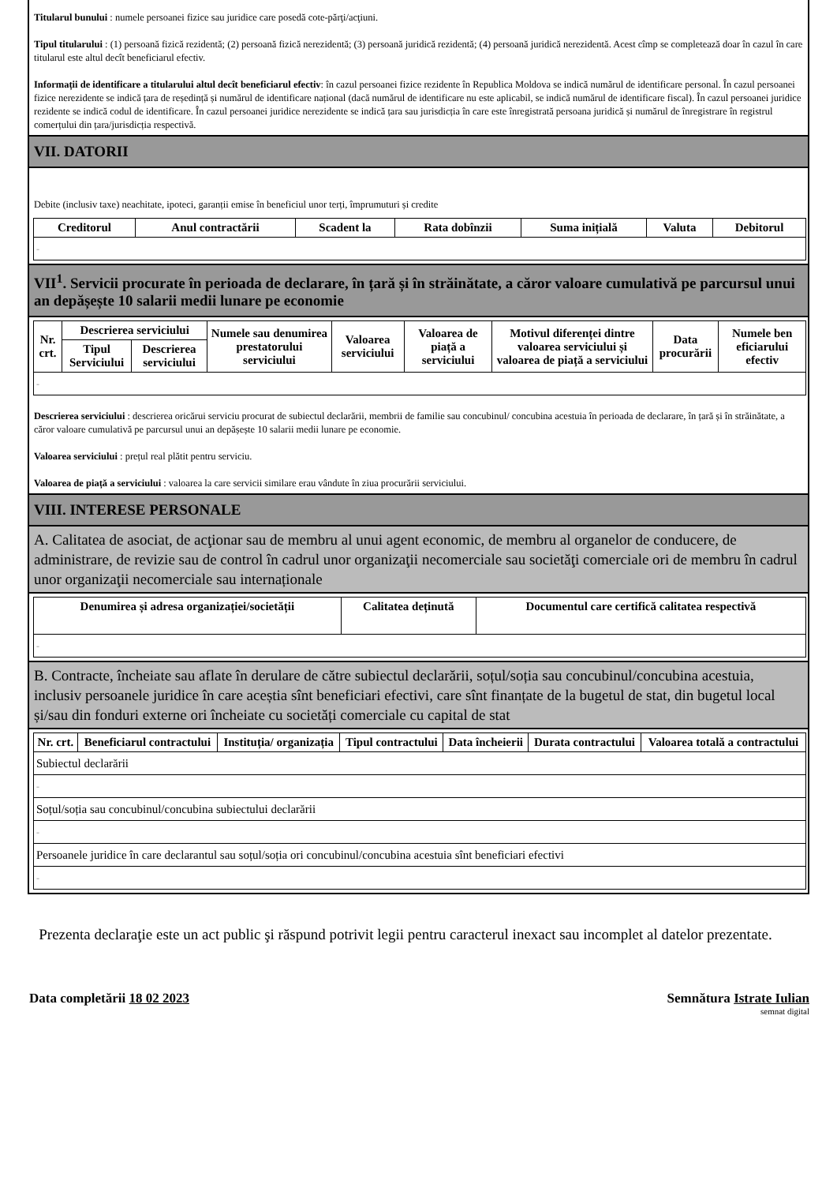Titularul bunului : numele persoanei fizice sau juridice care posedă cote-părţi/acţiuni.
Tipul titularului : (1) persoană fizică rezidentă; (2) persoană fizică nerezidentă; (3) persoană juridică rezidentă; (4) persoană juridică nerezidentă. Acest cîmp se completează doar în cazul în care titularul este altul decît beneficiarul efectiv.
Informații de identificare a titularului altul decît beneficiarul efectiv: în cazul persoanei fizice rezidente în Republica Moldova se indică numărul de identificare personal. În cazul persoanei fizice nerezidente se indică țara de reședință și numărul de identificare național (dacă numărul de identificare nu este aplicabil, se indică numărul de identificare fiscal). În cazul persoanei juridice rezidente se indică codul de identificare. În cazul persoanei juridice nerezidente se indică țara sau jurisdicția în care este înregistrată persoana juridică și numărul de înregistrare în registrul comerțului din țara/jurisdicția respectivă.
VII. DATORII
Debite (inclusiv taxe) neachitate, ipoteci, garanții emise în beneficiul unor terți, împrumuturi și credite
| Creditorul | Anul contractării | Scadent la | Rata dobînzii | Suma inițială | Valuta | Debitorul |
| --- | --- | --- | --- | --- | --- | --- |
| - | | | | | | |
VII<sup>1</sup>. Servicii procurate în perioada de declarare, în țară și în străinătate, a căror valoare cumulativă pe parcursul unui an depășește 10 salarii medii lunare pe economie
| Nr. crt. | Descrierea serviciului | | Numele sau denumirea prestatorului serviciului | Valoarea serviciului | Valoarea de piață a serviciului | Motivul diferenței dintre valoarea serviciului și valoarea de piață a serviciului | Data procurării | Numele ben eficiarului efectiv |
| --- | --- | --- | --- | --- | --- | --- | --- | --- |
| | Tipul Serviciului | Descrierea serviciului | | | | | | |
| - | | | | | | | | |
Descrierea serviciului : descrierea oricărui serviciu procurat de subiectul declarării, membrii de familie sau concubinul/ concubina acestuia în perioada de declarare, în țară și în străinătate, a căror valoare cumulativă pe parcursul unui an depășește 10 salarii medii lunare pe economie.
Valoarea serviciului : prețul real plătit pentru serviciu.
Valoarea de piață a serviciului : valoarea la care servicii similare erau vândute în ziua procurării serviciului.
VIII. INTERESE PERSONALE
A. Calitatea de asociat, de acţionar sau de membru al unui agent economic, de membru al organelor de conducere, de administrare, de revizie sau de control în cadrul unor organizaţii necomerciale sau societăţi comerciale ori de membru în cadrul unor organizaţii necomerciale sau internaționale
| Denumirea și adresa organizației/societății | Calitatea deținută | Documentul care certifică calitatea respectivă |
| --- | --- | --- |
| - | | |
B. Contracte, încheiate sau aflate în derulare de către subiectul declarării, soțul/soția sau concubinul/concubina acestuia, inclusiv persoanele juridice în care aceștia sînt beneficiari efectivi, care sînt finanțate de la bugetul de stat, din bugetul local și/sau din fonduri externe ori încheiate cu societăți comerciale cu capital de stat
| Nr. crt. | Beneficiarul contractului | Instituția/ organizația | Tipul contractului | Data încheierii | Durata contractului | Valoarea totală a contractului |
| --- | --- | --- | --- | --- | --- | --- |
| Subiectul declarării | | | | | | |
| - | | | | | | |
| Soțul/soția sau concubinul/concubina subiectului declarării | | | | | | |
| - | | | | | | |
| Persoanele juridice în care declarantul sau soțul/soția ori concubinul/concubina acestuia sînt beneficiari efectivi | | | | | | |
| - | | | | | | |
Prezenta declaraţie este un act public şi răspund potrivit legii pentru caracterul inexact sau incomplet al datelor prezentate.
Data completării 18 02 2023 Semnătura Istrate Iulian
semnat digital